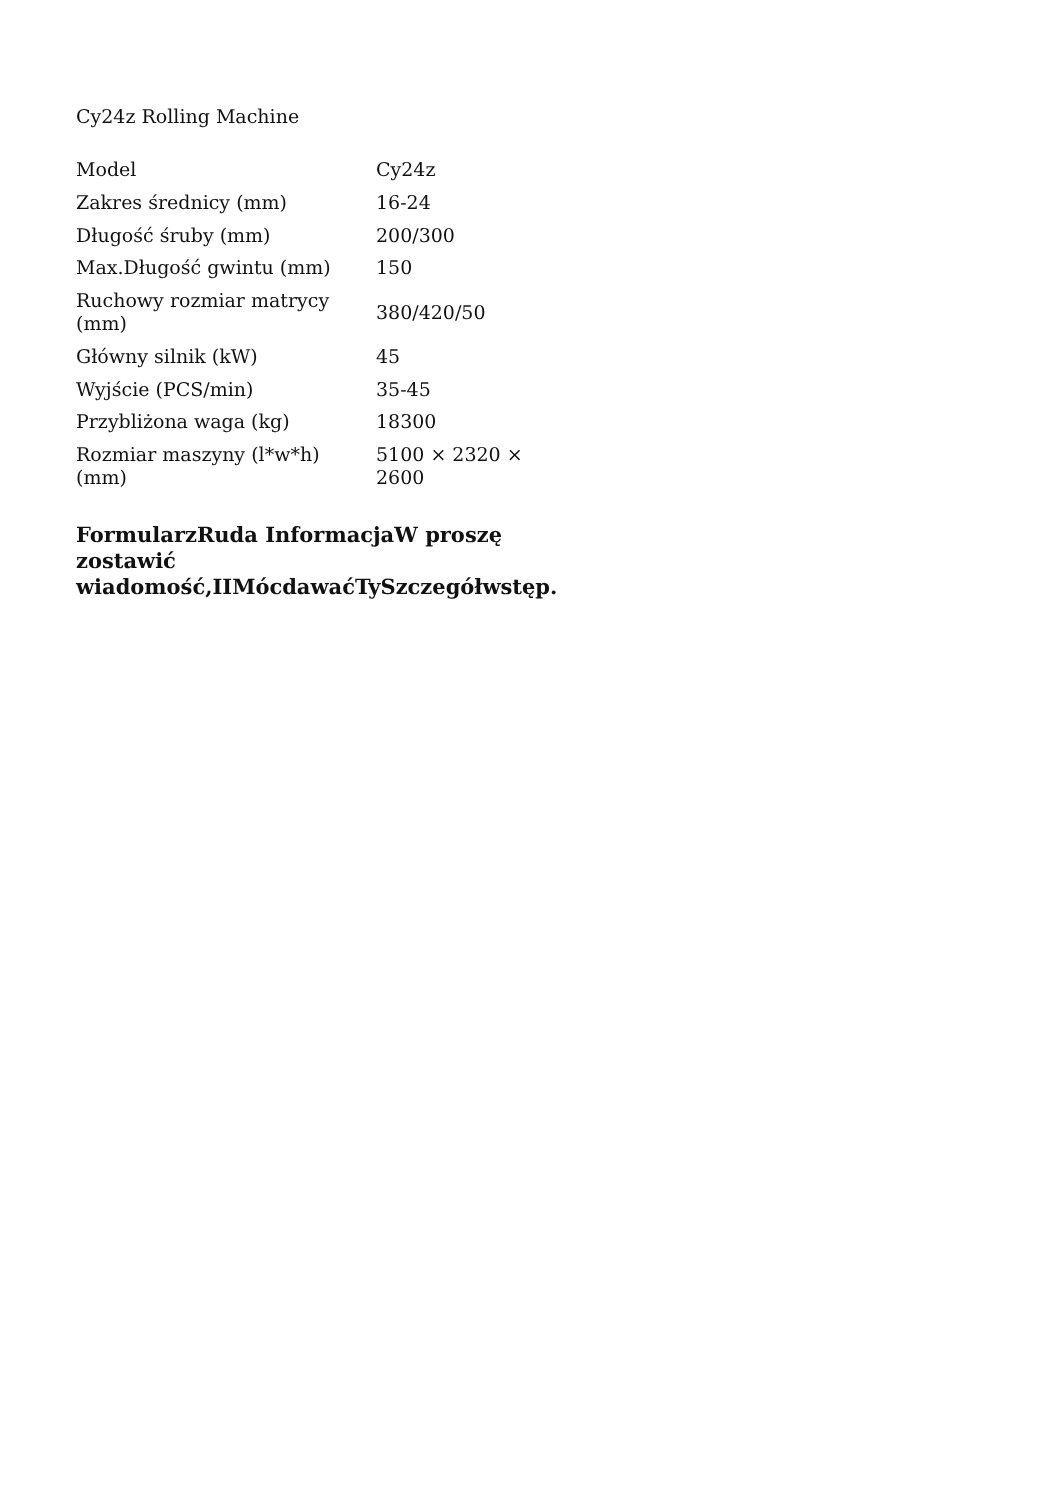Cy24z Rolling Machine
| Model | Cy24z |
| Zakres średnicy (mm) | 16-24 |
| Długość śruby (mm) | 200/300 |
| Max.Długość gwintu (mm) | 150 |
| Ruchowy rozmiar matrycy (mm) | 380/420/50 |
| Główny silnik (kW) | 45 |
| Wyjście (PCS/min) | 35-45 |
| Przybliżona waga (kg) | 18300 |
| Rozmiar maszyny (l*w*h) (mm) | 5100 × 2320 × 2600 |
FormularzRuda InformacjaW proszę zostawić wiadomość,IIMócdawaćTySzczegółwstęp.